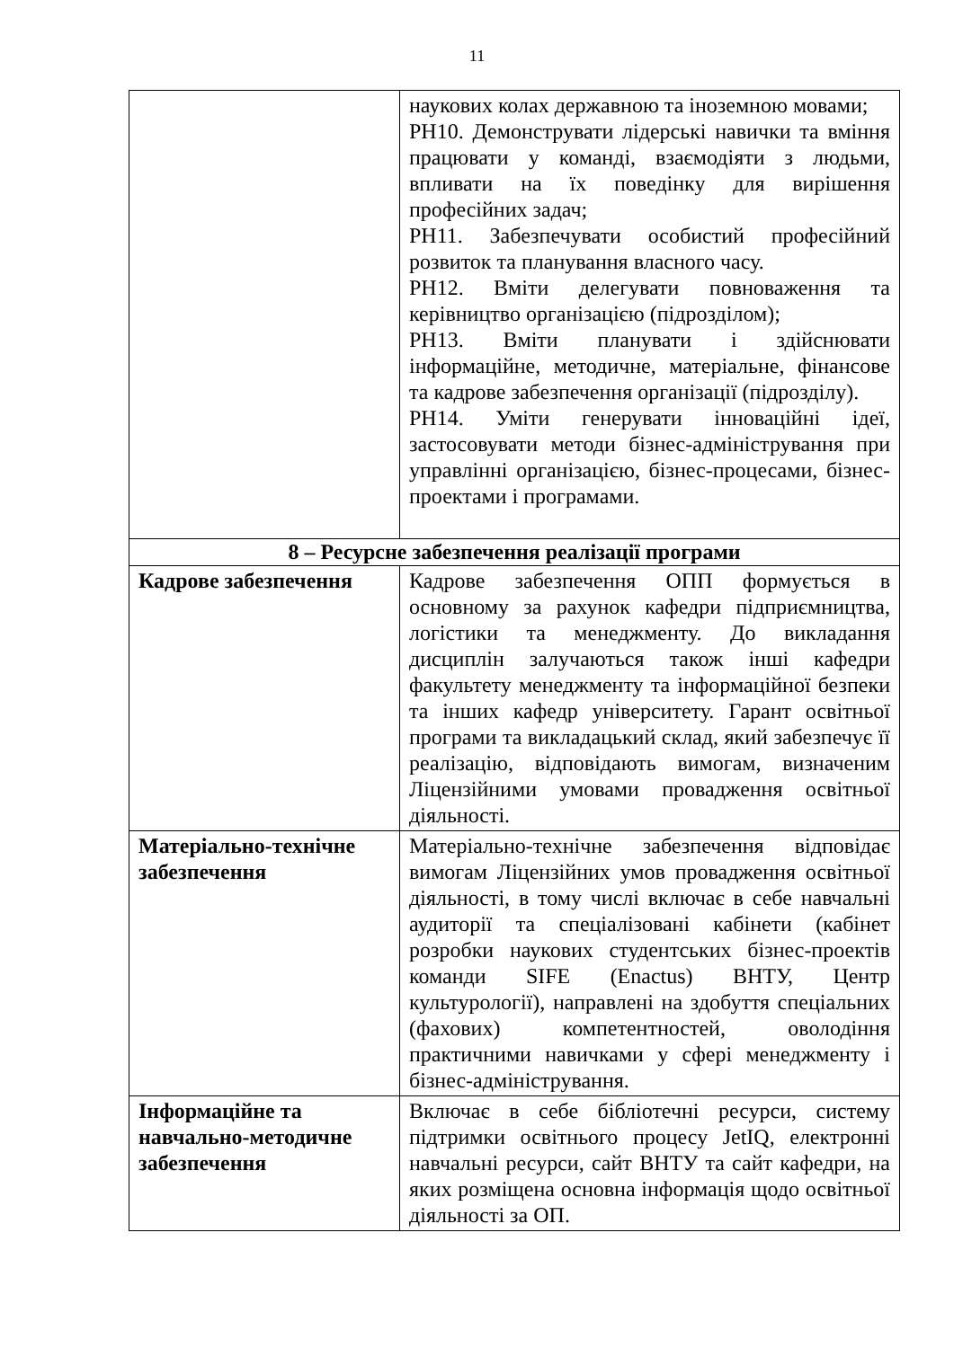11
| | наукових колах державною та іноземною мовами; РН10. Демонструвати лідерські навички та вміння працювати у команді, взаємодіяти з людьми, впливати на їх поведінку для вирішення професійних задач; РН11. Забезпечувати особистий професійний розвиток та планування власного часу. РН12. Вміти делегувати повноваження та керівництво організацією (підрозділом); РН13. Вміти планувати і здійснювати інформаційне, методичне, матеріальне, фінансове та кадрове забезпечення організації (підрозділу). РН14. Уміти генерувати інноваційні ідеї, застосовувати методи бізнес-адміністрування при управлінні організацією, бізнес-процесами, бізнес-проектами і програмами. |
| 8 – Ресурсне забезпечення реалізації програми | |
| Кадрове забезпечення | Кадрове забезпечення ОПП формується в основному за рахунок кафедри підприємництва, логістики та менеджменту. До викладання дисциплін залучаються також інші кафедри факультету менеджменту та інформаційної безпеки та інших кафедр університету. Гарант освітньої програми та викладацький склад, який забезпечує її реалізацію, відповідають вимогам, визначеним Ліцензійними умовами провадження освітньої діяльності. |
| Матеріально-технічне забезпечення | Матеріально-технічне забезпечення відповідає вимогам Ліцензійних умов провадження освітньої діяльності, в тому числі включає в себе навчальні аудиторії та спеціалізовані кабінети (кабінет розробки наукових студентських бізнес-проектів команди SIFE (Enactus) ВНТУ, Центр культурології), направлені на здобуття спеціальних (фахових) компетентностей, оволодіння практичними навичками у сфері менеджменту і бізнес-адміністрування. |
| Інформаційне та навчально-методичне забезпечення | Включає в себе бібліотечні ресурси, систему підтримки освітнього процесу JetIQ, електронні навчальні ресурси, сайт ВНТУ та сайт кафедри, на яких розміщена основна інформація щодо освітньої діяльності за ОП. |